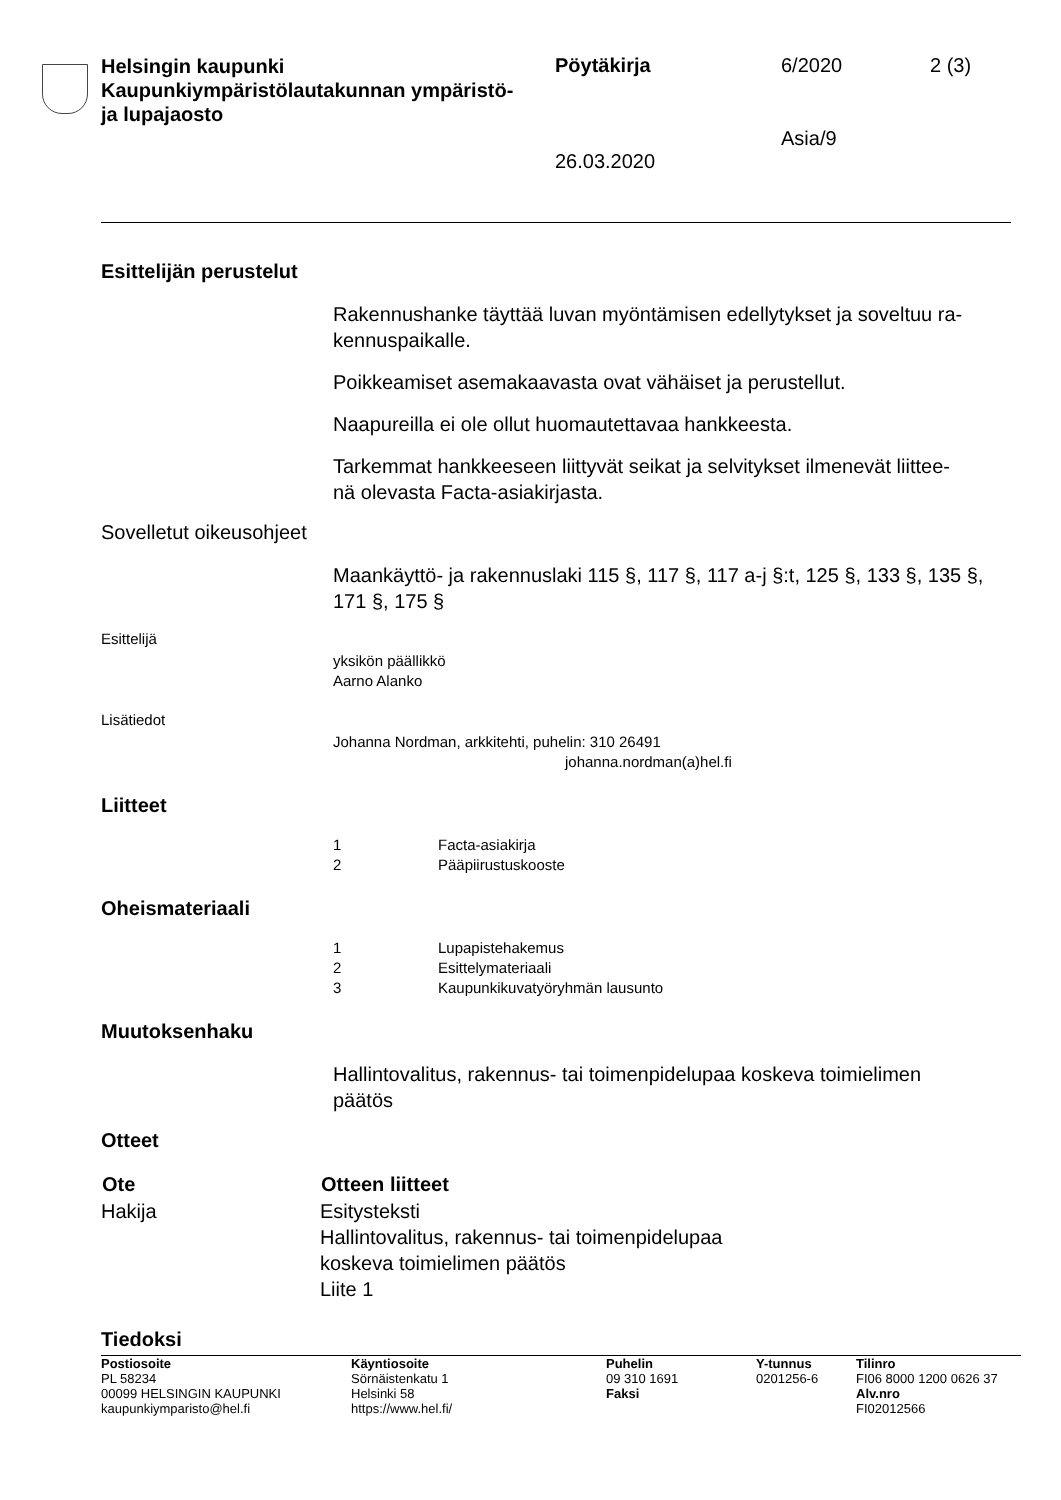Helsingin kaupunki
Kaupunkiympäristölautakunnan ympäristö-
ja lupajaosto
Pöytäkirja 6/2020 2 (3)
Asia/9
26.03.2020
Esittelijän perustelut
Rakennushanke täyttää luvan myöntämisen edellytykset ja soveltuu ra-
kennuspaikalle.
Poikkeamiset asemakaavasta ovat vähäiset ja perustellut.
Naapureilla ei ole ollut huomautettavaa hankkeesta.
Tarkemmat hankkeeseen liittyvät seikat ja selvitykset ilmenevät liittee-
nä olevasta Facta-asiakirjasta.
Sovelletut oikeusohjeet
Maankäyttö- ja rakennuslaki 115 §, 117 §, 117 a-j §:t, 125 §, 133 §, 135 §, 171 §, 175 §
Esittelijä
yksikön päällikkö
Aarno Alanko
Lisätiedot
Johanna Nordman, arkkitehti, puhelin: 310 26491
johanna.nordman(a)hel.fi
Liitteet
| 1 | Facta-asiakirja |
| 2 | Pääpiirustuskooste |
Oheismateriaali
| 1 | Lupapistehakemus |
| 2 | Esittelymateriaali |
| 3 | Kaupunkikuvatyöryhmän lausunto |
Muutoksenhaku
Hallintovalitus, rakennus- tai toimenpidelupaa koskeva toimielimen
päätös
Otteet
| Ote | Otteen liitteet |
| --- | --- |
| Hakija | Esitysteksti Hallintovalitus, rakennus- tai toimenpidelupaa koskeva toimielimen päätös Liite 1 |
Tiedoksi
| Postiosoite PL 58234 00099 HELSINGIN KAUPUNKI kaupunkiymparisto@hel.fi | Käyntiosoite Sörnäistenkatu 1 Helsinki 58 https://www.hel.fi/ | Puhelin 09 310 1691 Faksi | Y-tunnus 0201256-6 | Tilinro FI06 8000 1200 0626 37 Alv.nro FI02012566 |